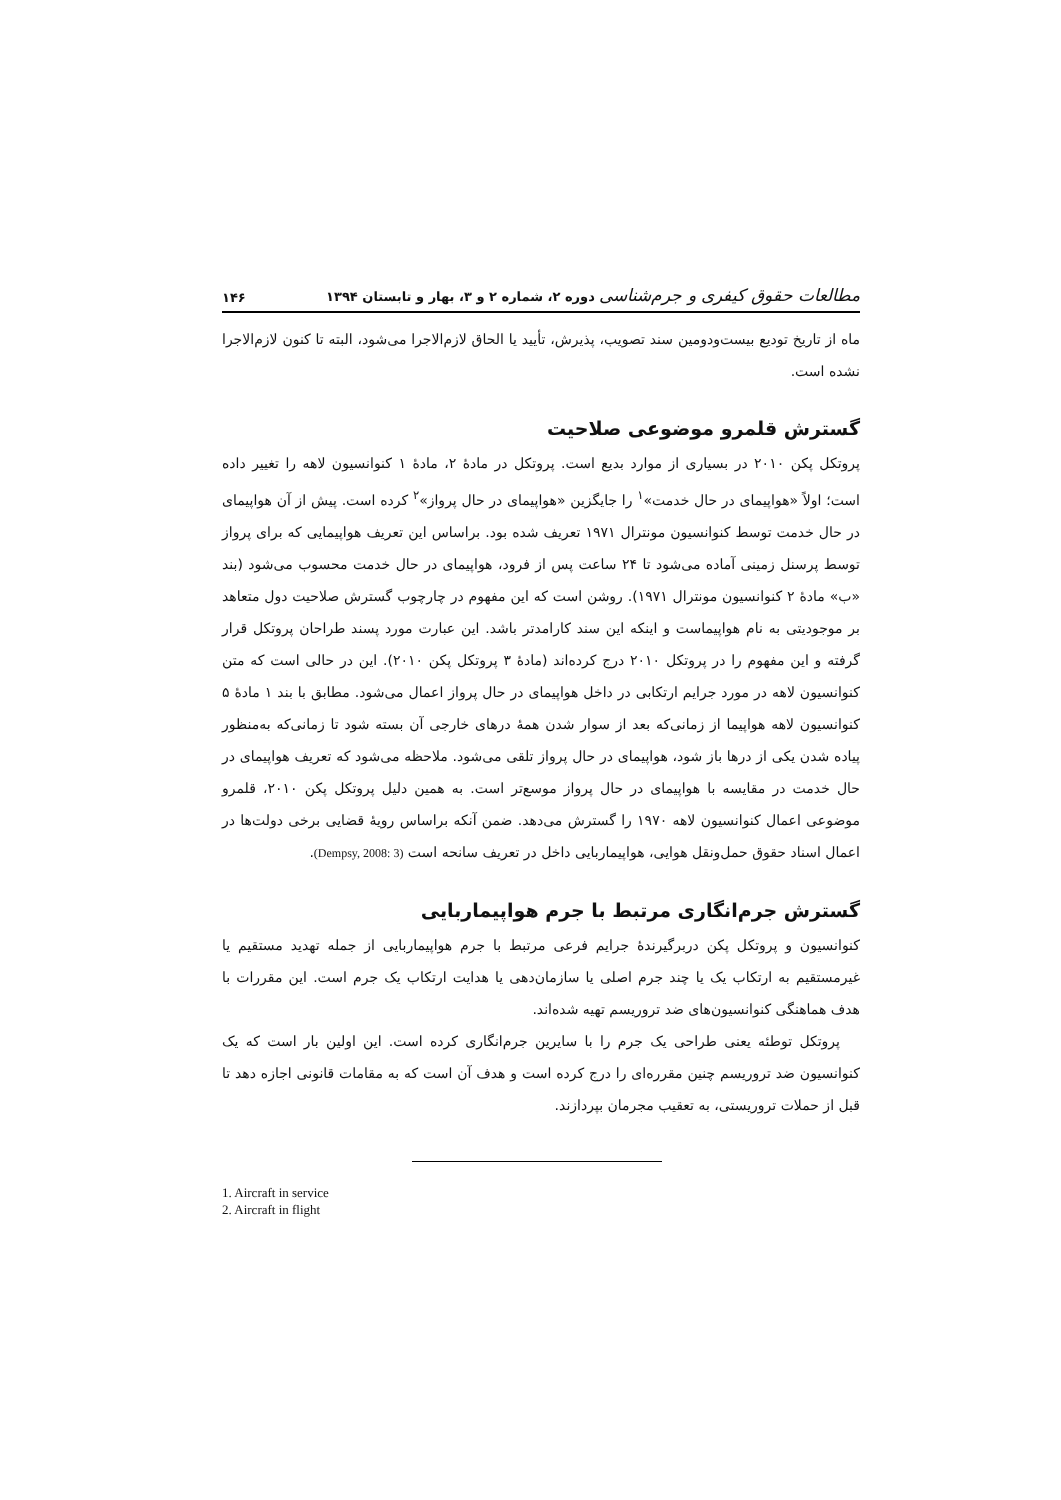مطالعات حقوق کیفری و جرم‌شناسی دوره ۲، شماره ۲ و ۳، بهار و تابستان ۱۳۹۴
۱۴۶
ماه از تاریخ تودیع بیست‌ودومین سند تصویب، پذیرش، تأیید یا الحاق لازم‌الاجرا می‌شود، البته تا کنون لازم‌الاجرا نشده است.
گسترش قلمرو موضوعی صلاحیت
پروتکل پکن ۲۰۱۰ در بسیاری از موارد بدیع است. پروتکل در مادهٔ ۲، مادهٔ ۱ کنوانسیون لاهه را تغییر داده است؛ اولاً «هواپیمای در حال خدمت»<sup>۱</sup> را جایگزین «هواپیمای در حال پرواز»<sup>۲</sup> کرده است. پیش از آن هواپیمای در حال خدمت توسط کنوانسیون مونترال ۱۹۷۱ تعریف شده بود. براساس این تعریف هواپیمایی که برای پرواز توسط پرسنل زمینی آماده می‌شود تا ۲۴ ساعت پس از فرود، هواپیمای در حال خدمت محسوب می‌شود (بند «ب» مادهٔ ۲ کنوانسیون مونترال ۱۹۷۱). روشن است که این مفهوم در چارچوب گسترش صلاحیت دول متعاهد بر موجودیتی به نام هواپیماست و اینکه این سند کارامدتر باشد. این عبارت مورد پسند طراحان پروتکل قرار گرفته و این مفهوم را در پروتکل ۲۰۱۰ درج کرده‌اند (مادهٔ ۳ پروتکل پکن ۲۰۱۰). این در حالی است که متن کنوانسیون لاهه در مورد جرایم ارتکابی در داخل هواپیمای در حال پرواز اعمال می‌شود. مطابق با بند ۱ مادهٔ ۵ کنوانسیون لاهه هواپیما از زمانی‌که بعد از سوار شدن همهٔ درهای خارجی آن بسته شود تا زمانی‌که به‌منظور پیاده شدن یکی از درها باز شود، هواپیمای در حال پرواز تلقی می‌شود. ملاحظه می‌شود که تعریف هواپیمای در حال خدمت در مقایسه با هواپیمای در حال پرواز موسع‌تر است. به همین دلیل پروتکل پکن ۲۰۱۰، قلمرو موضوعی اعمال کنوانسیون لاهه ۱۹۷۰ را گسترش می‌دهد. ضمن آنکه براساس رویهٔ قضایی برخی دولت‌ها در اعمال اسناد حقوق حمل‌ونقل هوایی، هواپیماربایی داخل در تعریف سانحه است (Dempsy, 2008: 3).
گسترش جرم‌انگاری مرتبط با جرم هواپیماربایی
کنوانسیون و پروتکل پکن دربرگیرندهٔ جرایم فرعی مرتبط با جرم هواپیماربایی از جمله تهدید مستقیم یا غیرمستقیم به ارتکاب یک یا چند جرم اصلی یا سازمان‌دهی یا هدایت ارتکاب یک جرم است. این مقررات با هدف هماهنگی کنوانسیون‌های ضد تروریسم تهیه شده‌اند.
پروتکل توطئه یعنی طراحی یک جرم را با سایرین جرم‌انگاری کرده است. این اولین بار است که یک کنوانسیون ضد تروریسم چنین مقرره‌ای را درج کرده است و هدف آن است که به مقامات قانونی اجازه دهد تا قبل از حملات تروریستی، به تعقیب مجرمان بپردازند.
1. Aircraft in service
2. Aircraft in flight